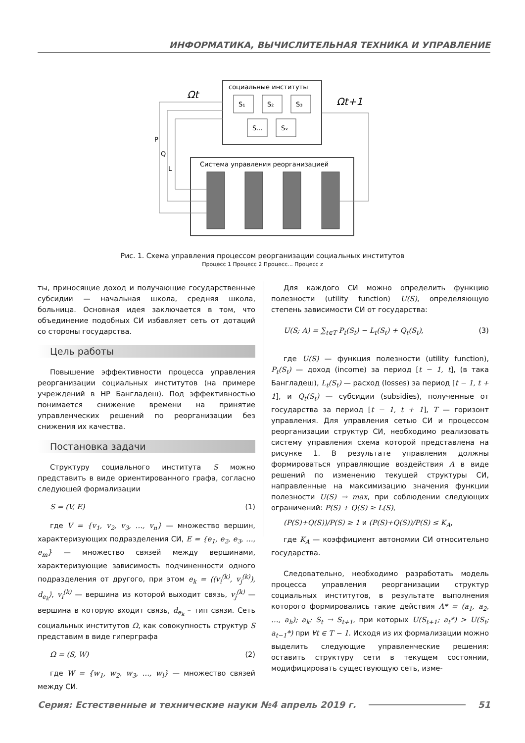ИНФОРМАТИКА, ВЫЧИСЛИТЕЛЬНАЯ ТЕХНИКА И УПРАВЛЕНИЕ
социальные институты
S₁
S₂
S₃
S...
Sₓ
Ωt
Ωt+1
Система управления реорганизацией
P
Q
L
Рис. 1. Схема управления процессом реорганизации социальных институтов
Процесс 1 Процесс 2 Процесс... Процесс z
ты, приносящие доход и получающие государственные субсидии — начальная школа, средняя школа, больница. Основная идея заключается в том, что объединение подобных СИ избавляет сеть от дотаций со стороны государства.
Цель работы
Повышение эффективности процесса управления реорганизации социальных институтов (на примере учреждений в НР Бангладеш). Под эффективностью понимается снижение времени на принятие управленческих решений по реорганизации без снижения их качества.
Постановка задачи
Структуру социального института S можно представить в виде ориентированного графа, согласно следующей формализации
S = (V, E) (1)
где V = {v<sub>1</sub>, v<sub>2</sub>, v<sub>3</sub>, …, v<sub>n</sub>} — множество вершин, характеризующих подразделения СИ, E = {e<sub>1</sub>, e<sub>2</sub>, e<sub>3</sub>, …, e<sub>m</sub>} — множество связей между вершинами, характеризующие зависимость подчиненности одного подразделения от другого, при этом e<sub>k</sub> = ⟨(v<sub>i</sub><sup>(k)</sup>, v<sub>j</sub><sup>(k)</sup>), d<sub>e<sub>k</sub></sub>⟩, v<sub>i</sub><sup>(k)</sup> — вершина из которой выходит связь, v<sub>j</sub><sup>(k)</sup> — вершина в которую входит связь, d<sub>e<sub>k</sub></sub> – тип связи. Сеть социальных институтов Ω, как совокупность структур S представим в виде гиперграфа
Ω = (S, W) (2)
где W = {w<sub>1</sub>, w<sub>2</sub>, w<sub>3</sub>, …, w<sub>l</sub>} — множество связей между СИ.
Для каждого СИ можно определить функцию полезности (utility function) U(S), определяющую степень зависимости СИ от государства:
U(S; A) = ∑<sub>t∈T</sub> P<sub>t</sub>(S<sub>t</sub>) − L<sub>t</sub>(S<sub>t</sub>) + Q<sub>t</sub>(S<sub>t</sub>), (3)
где U(S) — функция полезности (utility function), P<sub>t</sub>(S<sub>t</sub>) — доход (income) за период [t − 1, t], (в така Бангладеш), L<sub>t</sub>(S<sub>t</sub>) — расход (losses) за период [t − 1, t + 1], и Q<sub>t</sub>(S<sub>t</sub>) — субсидии (subsidies), полученные от государства за период [t − 1, t + 1], T — горизонт управления. Для управления сетью СИ и процессом реорганизации структур СИ, необходимо реализовать систему управления схема которой представлена на рисунке 1. В результате управления должны формироваться управляющие воздействия A в виде решений по изменению текущей структуры СИ, направленные на максимизацию значения функции полезности U(S) → max, при соблюдении следующих ограничений: P(S) + Q(S) ≥ L(S),
(P(S)+Q(S))/P(S) ≥ 1 и (P(S)+Q(S))/P(S) ≤ K<sub>A</sub>,
где K<sub>A</sub> — коэффициент автономии СИ относительно государства.
Следовательно, необходимо разработать модель процесса управления реорганизации структур социальных институтов, в результате выполнения которого формировались такие действия A* = (a<sub>1</sub>, a<sub>2</sub>, …, a<sub>h</sub>); a<sub>k</sub>: S<sub>t</sub> → S<sub>t+1</sub>, при которых U(S<sub>t+1</sub>; a<sub>t</sub>*) > U(S<sub>t</sub>; a<sub>t−1</sub>*) при ∀t ∈ T − 1. Исходя из их формализации можно выделить следующие управленческие решения: оставить структуру сети в текущем состоянии, модифицировать существующую сеть, изме-
Серия: Естественные и технические науки №4 апрель 2019 г. 51